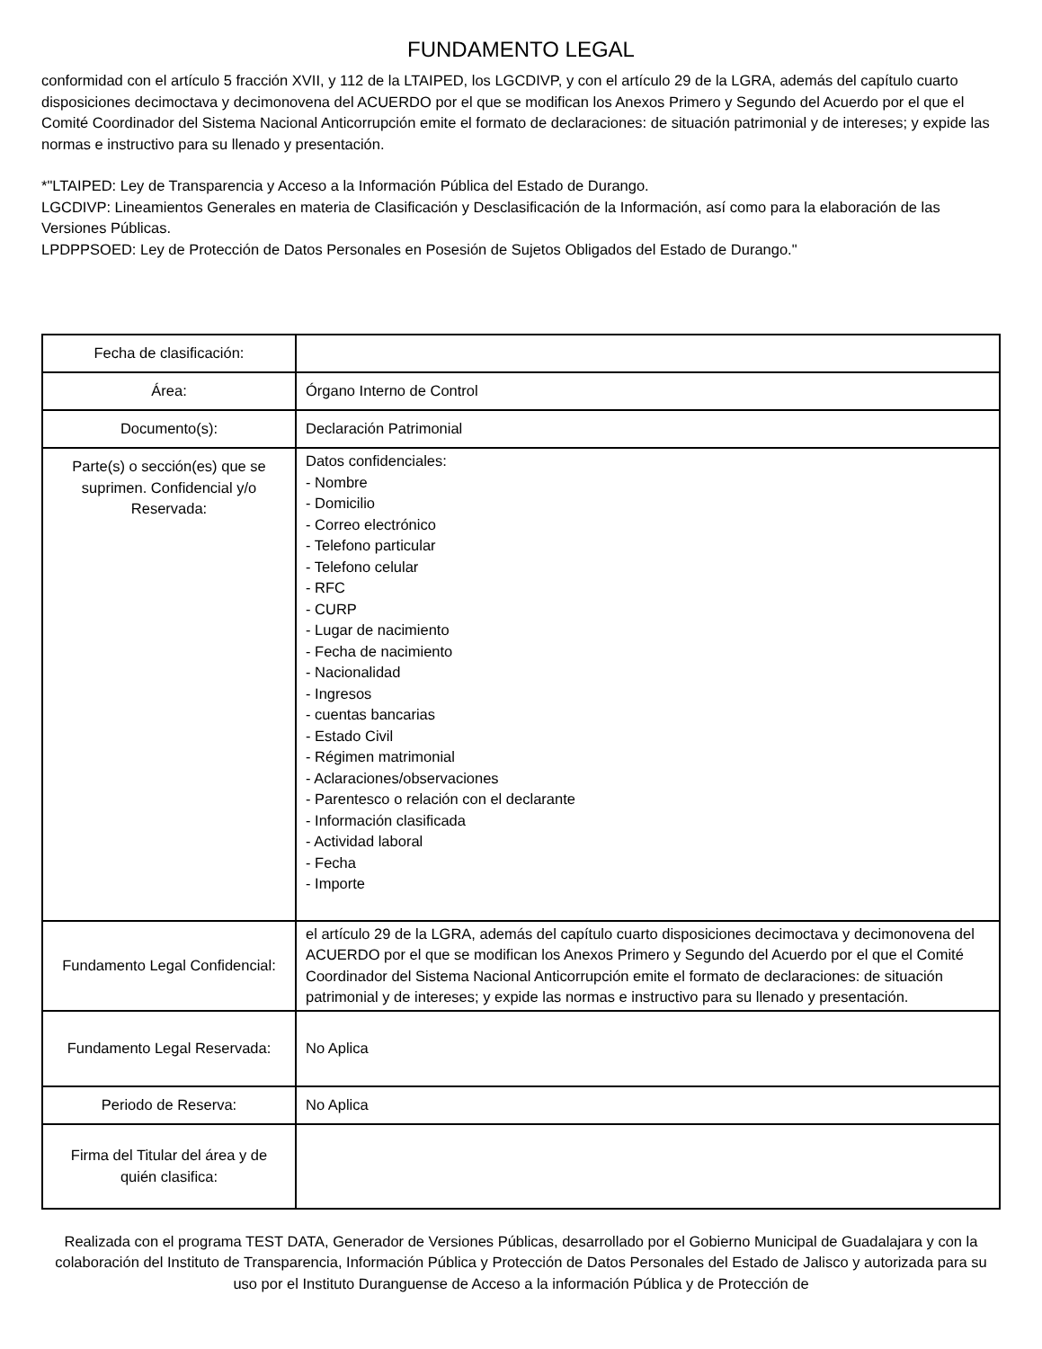FUNDAMENTO LEGAL
conformidad con el artículo 5 fracción XVII, y 112 de la LTAIPED, los LGCDIVP, y con el artículo 29 de la LGRA, además del capítulo cuarto disposiciones decimoctava y decimonovena del ACUERDO por el que se modifican los Anexos Primero y Segundo del Acuerdo por el que el Comité Coordinador del Sistema Nacional Anticorrupción emite el formato de declaraciones: de situación patrimonial y de intereses; y expide las normas e instructivo para su llenado y presentación.
*"LTAIPED: Ley de Transparencia y Acceso a la Información Pública del Estado de Durango.
LGCDIVP: Lineamientos Generales en materia de Clasificación y Desclasificación de la Información, así como para la elaboración de las Versiones Públicas.
LPDPPSOED: Ley de Protección de Datos Personales en Posesión de Sujetos Obligados del Estado de Durango."
| Fecha de clasificación: | |
| Área: | Órgano Interno de Control |
| Documento(s): | Declaración Patrimonial |
| Parte(s) o sección(es) que se suprimen. Confidencial y/o Reservada: | Datos confidenciales: - Nombre - Domicilio - Correo electrónico - Telefono particular - Telefono celular - RFC - CURP - Lugar de nacimiento - Fecha de nacimiento - Nacionalidad - Ingresos - cuentas bancarias - Estado Civil - Régimen matrimonial - Aclaraciones/observaciones - Parentesco o relación con el declarante - Información clasificada - Actividad laboral - Fecha - Importe |
| Fundamento Legal Confidencial: | el artículo 29 de la LGRA, además del capítulo cuarto disposiciones decimoctava y decimonovena del ACUERDO por el que se modifican los Anexos Primero y Segundo del Acuerdo por el que el Comité Coordinador del Sistema Nacional Anticorrupción emite el formato de declaraciones: de situación patrimonial y de intereses; y expide las normas e instructivo para su llenado y presentación. |
| Fundamento Legal Reservada: | No Aplica |
| Periodo de Reserva: | No Aplica |
| Firma del Titular del área y de quién clasifica: | |
Realizada con el programa TEST DATA, Generador de Versiones Públicas, desarrollado por el Gobierno Municipal de Guadalajara y con la colaboración del Instituto de Transparencia, Información Pública y Protección de Datos Personales del Estado de Jalisco y autorizada para su uso por el Instituto Duranguense de Acceso a la información Pública y de Protección de